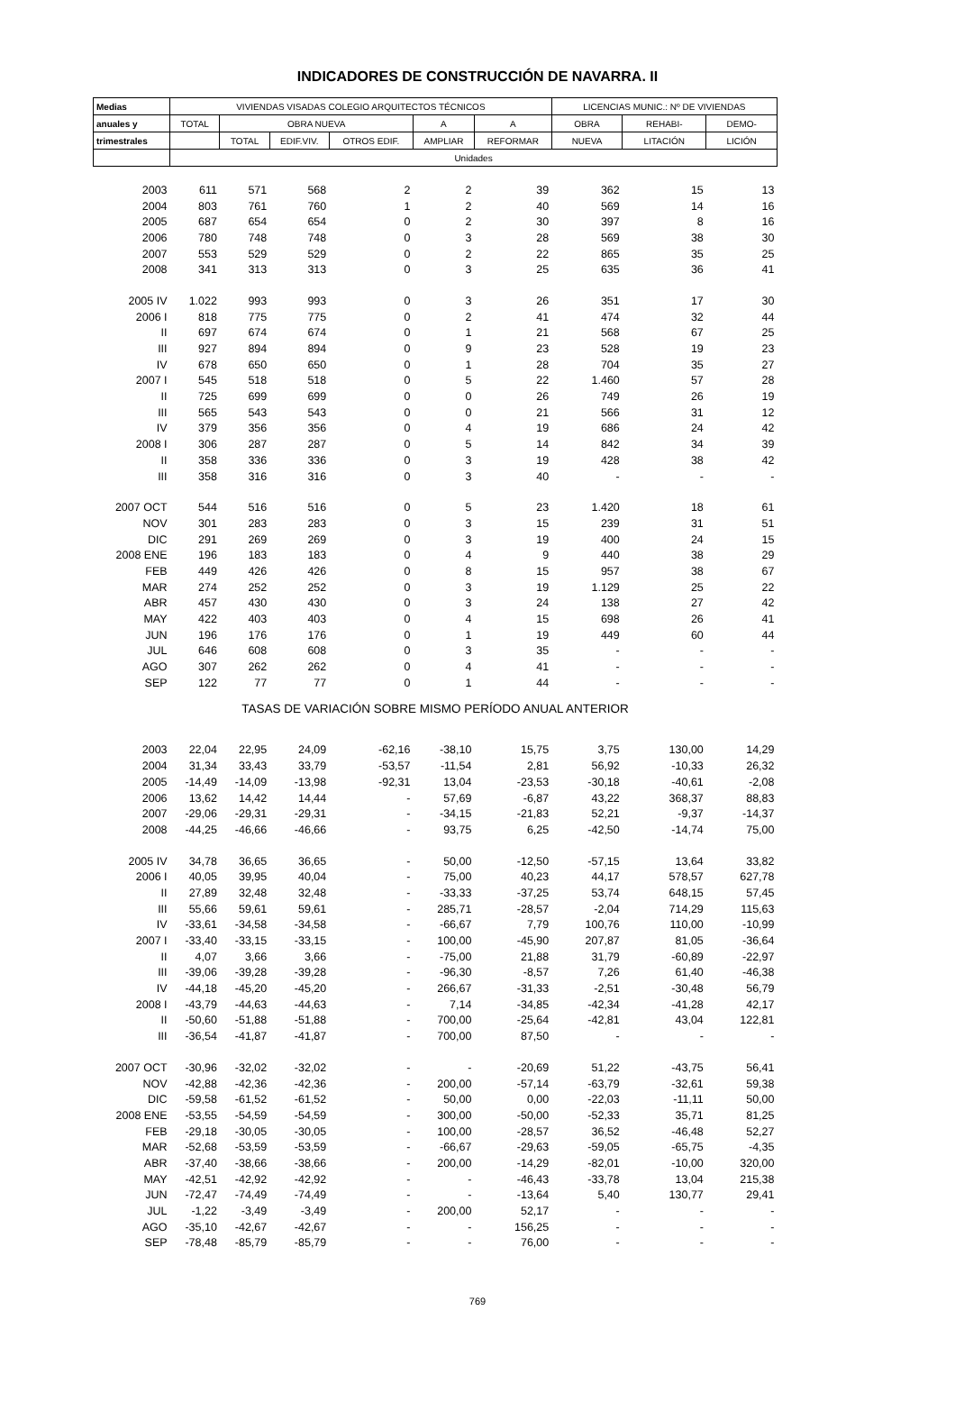INDICADORES DE CONSTRUCCIÓN DE NAVARRA. II
| Medias | VIVIENDAS VISADAS COLEGIO ARQUITECTOS TÉCNICOS | | | | | | LICENCIAS MUNIC.: Nº DE VIVIENDAS | | |
| --- | --- | --- | --- | --- | --- | --- | --- | --- | --- |
| anuales y | TOTAL | OBRA NUEVA | | | A | A | OBRA | REHABI- | DEMO- |
| trimestrales | | TOTAL | EDIF.VIV. | OTROS EDIF. | AMPLIAR | REFORMAR | NUEVA | LITACIÓN | LICIÓN |
| | Unidades | | | | | | | | |
| 2003 | 611 | 571 | 568 | 2 | 2 | 39 | 362 | 15 | 13 |
| 2004 | 803 | 761 | 760 | 1 | 2 | 40 | 569 | 14 | 16 |
| 2005 | 687 | 654 | 654 | 0 | 2 | 30 | 397 | 8 | 16 |
| 2006 | 780 | 748 | 748 | 0 | 3 | 28 | 569 | 38 | 30 |
| 2007 | 553 | 529 | 529 | 0 | 2 | 22 | 865 | 35 | 25 |
| 2008 | 341 | 313 | 313 | 0 | 3 | 25 | 635 | 36 | 41 |
| 2005 IV | 1.022 | 993 | 993 | 0 | 3 | 26 | 351 | 17 | 30 |
| 2006 I | 818 | 775 | 775 | 0 | 2 | 41 | 474 | 32 | 44 |
| II | 697 | 674 | 674 | 0 | 1 | 21 | 568 | 67 | 25 |
| III | 927 | 894 | 894 | 0 | 9 | 23 | 528 | 19 | 23 |
| IV | 678 | 650 | 650 | 0 | 1 | 28 | 704 | 35 | 27 |
| 2007 I | 545 | 518 | 518 | 0 | 5 | 22 | 1.460 | 57 | 28 |
| II | 725 | 699 | 699 | 0 | 0 | 26 | 749 | 26 | 19 |
| III | 565 | 543 | 543 | 0 | 0 | 21 | 566 | 31 | 12 |
| IV | 379 | 356 | 356 | 0 | 4 | 19 | 686 | 24 | 42 |
| 2008 I | 306 | 287 | 287 | 0 | 5 | 14 | 842 | 34 | 39 |
| II | 358 | 336 | 336 | 0 | 3 | 19 | 428 | 38 | 42 |
| III | 358 | 316 | 316 | 0 | 3 | 40 | - | - | - |
| 2007 OCT | 544 | 516 | 516 | 0 | 5 | 23 | 1.420 | 18 | 61 |
| NOV | 301 | 283 | 283 | 0 | 3 | 15 | 239 | 31 | 51 |
| DIC | 291 | 269 | 269 | 0 | 3 | 19 | 400 | 24 | 15 |
| 2008 ENE | 196 | 183 | 183 | 0 | 4 | 9 | 440 | 38 | 29 |
| FEB | 449 | 426 | 426 | 0 | 8 | 15 | 957 | 38 | 67 |
| MAR | 274 | 252 | 252 | 0 | 3 | 19 | 1.129 | 25 | 22 |
| ABR | 457 | 430 | 430 | 0 | 3 | 24 | 138 | 27 | 42 |
| MAY | 422 | 403 | 403 | 0 | 4 | 15 | 698 | 26 | 41 |
| JUN | 196 | 176 | 176 | 0 | 1 | 19 | 449 | 60 | 44 |
| JUL | 646 | 608 | 608 | 0 | 3 | 35 | - | - | - |
| AGO | 307 | 262 | 262 | 0 | 4 | 41 | - | - | - |
| SEP | 122 | 77 | 77 | 0 | 1 | 44 | - | - | - |
| TASAS DE VARIACIÓN SOBRE MISMO PERÍODO ANUAL ANTERIOR | | | | | | | | | |
| 2003 | 22,04 | 22,95 | 24,09 | -62,16 | -38,10 | 15,75 | 3,75 | 130,00 | 14,29 |
| 2004 | 31,34 | 33,43 | 33,79 | -53,57 | -11,54 | 2,81 | 56,92 | -10,33 | 26,32 |
| 2005 | -14,49 | -14,09 | -13,98 | -92,31 | 13,04 | -23,53 | -30,18 | -40,61 | -2,08 |
| 2006 | 13,62 | 14,42 | 14,44 | - | 57,69 | -6,87 | 43,22 | 368,37 | 88,83 |
| 2007 | -29,06 | -29,31 | -29,31 | - | -34,15 | -21,83 | 52,21 | -9,37 | -14,37 |
| 2008 | -44,25 | -46,66 | -46,66 | - | 93,75 | 6,25 | -42,50 | -14,74 | 75,00 |
| 2005 IV | 34,78 | 36,65 | 36,65 | - | 50,00 | -12,50 | -57,15 | 13,64 | 33,82 |
| 2006 I | 40,05 | 39,95 | 40,04 | - | 75,00 | 40,23 | 44,17 | 578,57 | 627,78 |
| II | 27,89 | 32,48 | 32,48 | - | -33,33 | -37,25 | 53,74 | 648,15 | 57,45 |
| III | 55,66 | 59,61 | 59,61 | - | 285,71 | -28,57 | -2,04 | 714,29 | 115,63 |
| IV | -33,61 | -34,58 | -34,58 | - | -66,67 | 7,79 | 100,76 | 110,00 | -10,99 |
| 2007 I | -33,40 | -33,15 | -33,15 | - | 100,00 | -45,90 | 207,87 | 81,05 | -36,64 |
| II | 4,07 | 3,66 | 3,66 | - | -75,00 | 21,88 | 31,79 | -60,89 | -22,97 |
| III | -39,06 | -39,28 | -39,28 | - | -96,30 | -8,57 | 7,26 | 61,40 | -46,38 |
| IV | -44,18 | -45,20 | -45,20 | - | 266,67 | -31,33 | -2,51 | -30,48 | 56,79 |
| 2008 I | -43,79 | -44,63 | -44,63 | - | 7,14 | -34,85 | -42,34 | -41,28 | 42,17 |
| II | -50,60 | -51,88 | -51,88 | - | 700,00 | -25,64 | -42,81 | 43,04 | 122,81 |
| III | -36,54 | -41,87 | -41,87 | - | 700,00 | 87,50 | - | - | - |
| 2007 OCT | -30,96 | -32,02 | -32,02 | - | - | -20,69 | 51,22 | -43,75 | 56,41 |
| NOV | -42,88 | -42,36 | -42,36 | - | 200,00 | -57,14 | -63,79 | -32,61 | 59,38 |
| DIC | -59,58 | -61,52 | -61,52 | - | 50,00 | 0,00 | -22,03 | -11,11 | 50,00 |
| 2008 ENE | -53,55 | -54,59 | -54,59 | - | 300,00 | -50,00 | -52,33 | 35,71 | 81,25 |
| FEB | -29,18 | -30,05 | -30,05 | - | 100,00 | -28,57 | 36,52 | -46,48 | 52,27 |
| MAR | -52,68 | -53,59 | -53,59 | - | -66,67 | -29,63 | -59,05 | -65,75 | -4,35 |
| ABR | -37,40 | -38,66 | -38,66 | - | 200,00 | -14,29 | -82,01 | -10,00 | 320,00 |
| MAY | -42,51 | -42,92 | -42,92 | - | - | -46,43 | -33,78 | 13,04 | 215,38 |
| JUN | -72,47 | -74,49 | -74,49 | - | - | -13,64 | 5,40 | 130,77 | 29,41 |
| JUL | -1,22 | -3,49 | -3,49 | - | 200,00 | 52,17 | - | - | - |
| AGO | -35,10 | -42,67 | -42,67 | - | - | 156,25 | - | - | - |
| SEP | -78,48 | -85,79 | -85,79 | - | - | 76,00 | - | - | - |
769